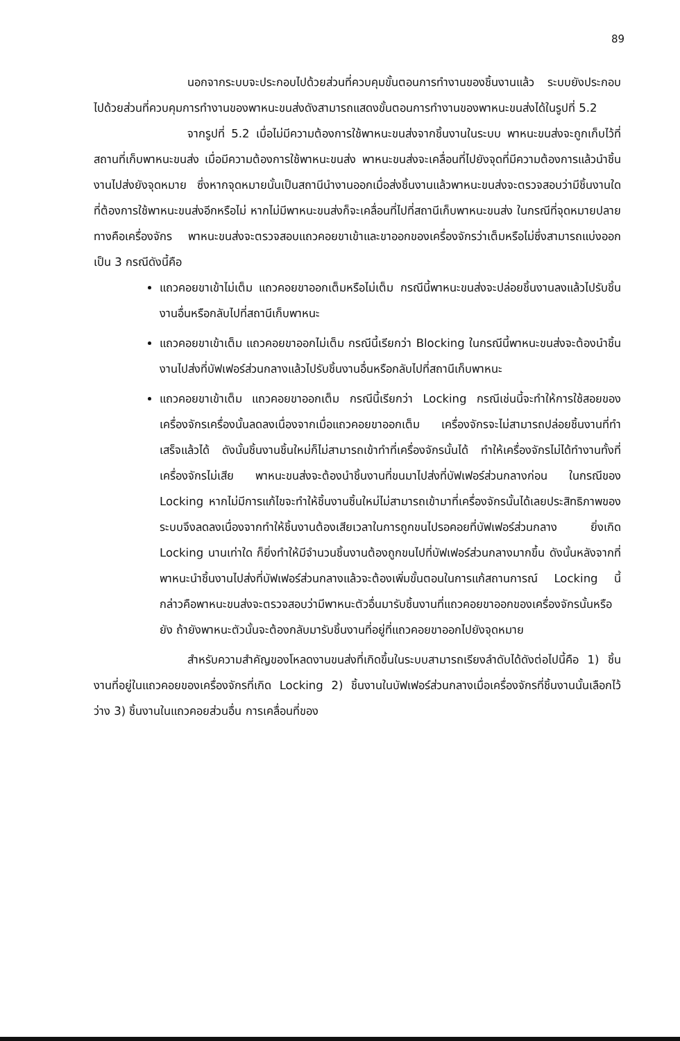89
นอกจากระบบจะประกอบไปด้วยส่วนที่ควบคุมขั้นตอนการทำงานของชิ้นงานแล้ว ระบบยังประกอบไปด้วยส่วนที่ควบคุมการทำงานของพาหนะขนส่งดังสามารถแสดงขั้นตอนการทำงานของพาหนะขนส่งได้ในรูปที่ 5.2
จากรูปที่ 5.2 เมื่อไม่มีความต้องการใช้พาหนะขนส่งจากชิ้นงานในระบบ พาหนะขนส่งจะถูกเก็บไว้ที่สถานที่เก็บพาหนะขนส่ง เมื่อมีความต้องการใช้พาหนะขนส่ง พาหนะขนส่งจะเคลื่อนที่ไปยังจุดที่มีความต้องการแล้วนำชิ้นงานไปส่งยังจุดหมาย ซึ่งหากจุดหมายนั้นเป็นสถานีนำงานออกเมื่อส่งชิ้นงานแล้วพาหนะขนส่งจะตรวจสอบว่ามีชิ้นงานใดที่ต้องการใช้พาหนะขนส่งอีกหรือไม่ หากไม่มีพาหนะขนส่งก็จะเคลื่อนที่ไปที่สถานีเก็บพาหนะขนส่ง ในกรณีที่จุดหมายปลายทางคือเครื่องจักร พาหนะขนส่งจะตรวจสอบแถวคอยขาเข้าและขาออกของเครื่องจักรว่าเต็มหรือไม่ซึ่งสามารถแบ่งออกเป็น 3 กรณีดังนี้คือ
แถวคอยขาเข้าไม่เต็ม แถวคอยขาออกเต็มหรือไม่เต็ม กรณีนี้พาหนะขนส่งจะปล่อยชิ้นงานลงแล้วไปรับชิ้นงานอื่นหรือกลับไปที่สถานีเก็บพาหนะ
แถวคอยขาเข้าเต็ม แถวคอยขาออกไม่เต็ม กรณีนี้เรียกว่า Blocking ในกรณีนี้พาหนะขนส่งจะต้องนำชิ้นงานไปส่งที่บัฟเฟอร์ส่วนกลางแล้วไปรับชิ้นงานอื่นหรือกลับไปที่สถานีเก็บพาหนะ
แถวคอยขาเข้าเต็ม แถวคอยขาออกเต็ม กรณีนี้เรียกว่า Locking กรณีเช่นนี้จะทำให้การใช้สอยของเครื่องจักรเครื่องนั้นลดลงเนื่องจากเมื่อแถวคอยขาออกเต็ม เครื่องจักรจะไม่สามารถปล่อยชิ้นงานที่ทำเสร็จแล้วได้ ดังนั้นชิ้นงานชิ้นใหม่ก็ไม่สามารถเข้าทำที่เครื่องจักรนั้นได้ ทำให้เครื่องจักรไม่ได้ทำงานทั้งที่เครื่องจักรไม่เสีย พาหนะขนส่งจะต้องนำชิ้นงานที่ขนมาไปส่งที่บัฟเฟอร์ส่วนกลางก่อน ในกรณีของ Locking หากไม่มีการแก้ไขจะทำให้ชิ้นงานชิ้นใหม่ไม่สามารถเข้ามาที่เครื่องจักรนั้นได้เลยประสิทธิภาพของระบบจึงลดลงเนื่องจากทำให้ชิ้นงานต้องเสียเวลาในการถูกขนไปรอคอยที่บัฟเฟอร์ส่วนกลาง ยิ่งเกิด Locking นานเท่าใด ก็ยิ่งทำให้มีจำนวนชิ้นงานต้องถูกขนไปที่บัฟเฟอร์ส่วนกลางมากขึ้น ดังนั้นหลังจากที่พาหนะนำชิ้นงานไปส่งที่บัฟเฟอร์ส่วนกลางแล้วจะต้องเพิ่มขั้นตอนในการแก้สถานการณ์ Locking นี้ กล่าวคือพาหนะขนส่งจะตรวจสอบว่ามีพาหนะตัวอื่นมารับชิ้นงานที่แถวคอยขาออกของเครื่องจักรนั้นหรือยัง ถ้ายังพาหนะตัวนั้นจะต้องกลับมารับชิ้นงานที่อยู่ที่แถวคอยขาออกไปยังจุดหมาย
สำหรับความสำคัญของโหลดงานขนส่งที่เกิดขึ้นในระบบสามารถเรียงลำดับได้ดังต่อไปนี้คือ 1) ชิ้นงานที่อยู่ในแถวคอยของเครื่องจักรที่เกิด Locking 2) ชิ้นงานในบัฟเฟอร์ส่วนกลางเมื่อเครื่องจักรที่ชิ้นงานนั้นเลือกไว้ว่าง 3) ชิ้นงานในแถวคอยส่วนอื่น การเคลื่อนที่ของ